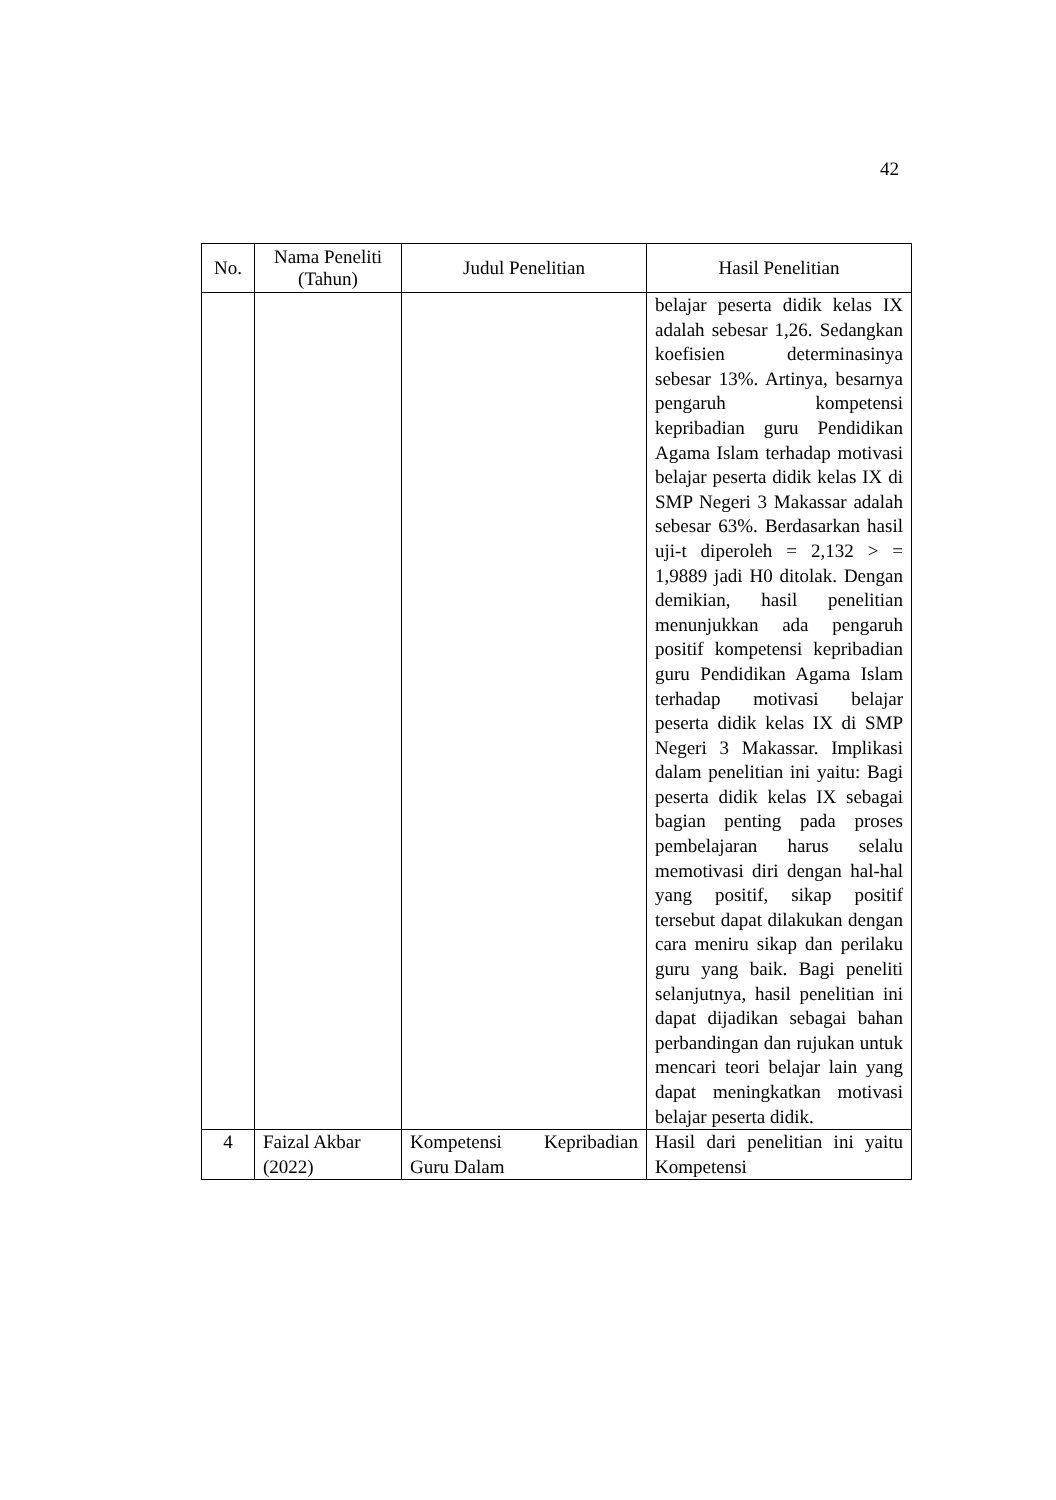42
| No. | Nama Peneliti (Tahun) | Judul Penelitian | Hasil Penelitian |
| --- | --- | --- | --- |
| | | | belajar peserta didik kelas IX adalah sebesar 1,26. Sedangkan koefisien determinasinya sebesar 13%. Artinya, besarnya pengaruh kompetensi kepribadian guru Pendidikan Agama Islam terhadap motivasi belajar peserta didik kelas IX di SMP Negeri 3 Makassar adalah sebesar 63%. Berdasarkan hasil uji-t diperoleh = 2,132 > = 1,9889 jadi H0 ditolak. Dengan demikian, hasil penelitian menunjukkan ada pengaruh positif kompetensi kepribadian guru Pendidikan Agama Islam terhadap motivasi belajar peserta didik kelas IX di SMP Negeri 3 Makassar. Implikasi dalam penelitian ini yaitu: Bagi peserta didik kelas IX sebagai bagian penting pada proses pembelajaran harus selalu memotivasi diri dengan hal-hal yang positif, sikap positif tersebut dapat dilakukan dengan cara meniru sikap dan perilaku guru yang baik. Bagi peneliti selanjutnya, hasil penelitian ini dapat dijadikan sebagai bahan perbandingan dan rujukan untuk mencari teori belajar lain yang dapat meningkatkan motivasi belajar peserta didik. |
| 4 | Faizal Akbar (2022) | Kompetensi Kepribadian Guru Dalam | Hasil dari penelitian ini yaitu Kompetensi |